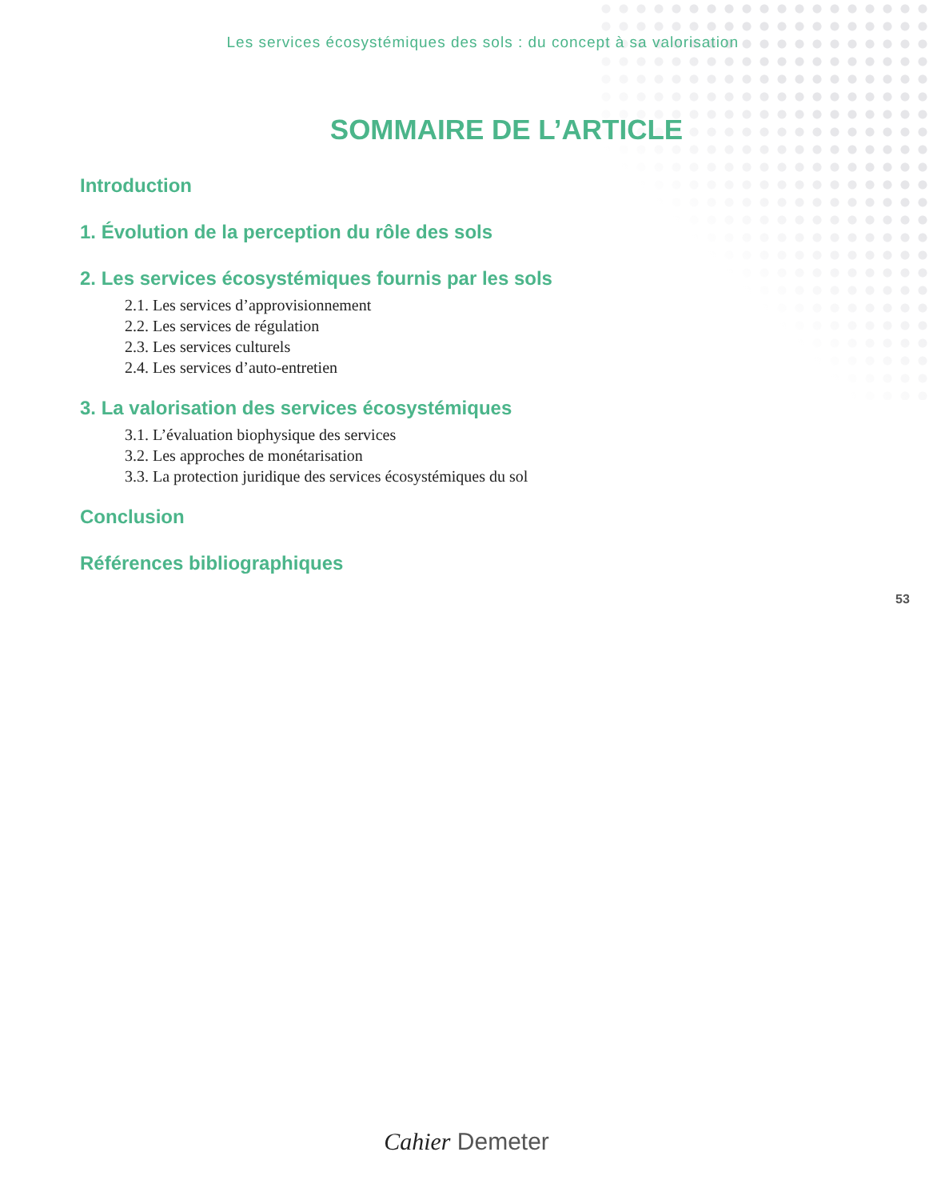Les services écosystémiques des sols : du concept à sa valorisation
SOMMAIRE DE L’ARTICLE
Introduction
1. Évolution de la perception du rôle des sols
2. Les services écosystémiques fournis par les sols
2.1. Les services d’approvisionnement
2.2. Les services de régulation
2.3. Les services culturels
2.4. Les services d’auto-entretien
3. La valorisation des services écosystémiques
3.1. L’évaluation biophysique des services
3.2. Les approches de monétarisation
3.3. La protection juridique des services écosystémiques du sol
Conclusion
Références bibliographiques
53
Cahier Demeter